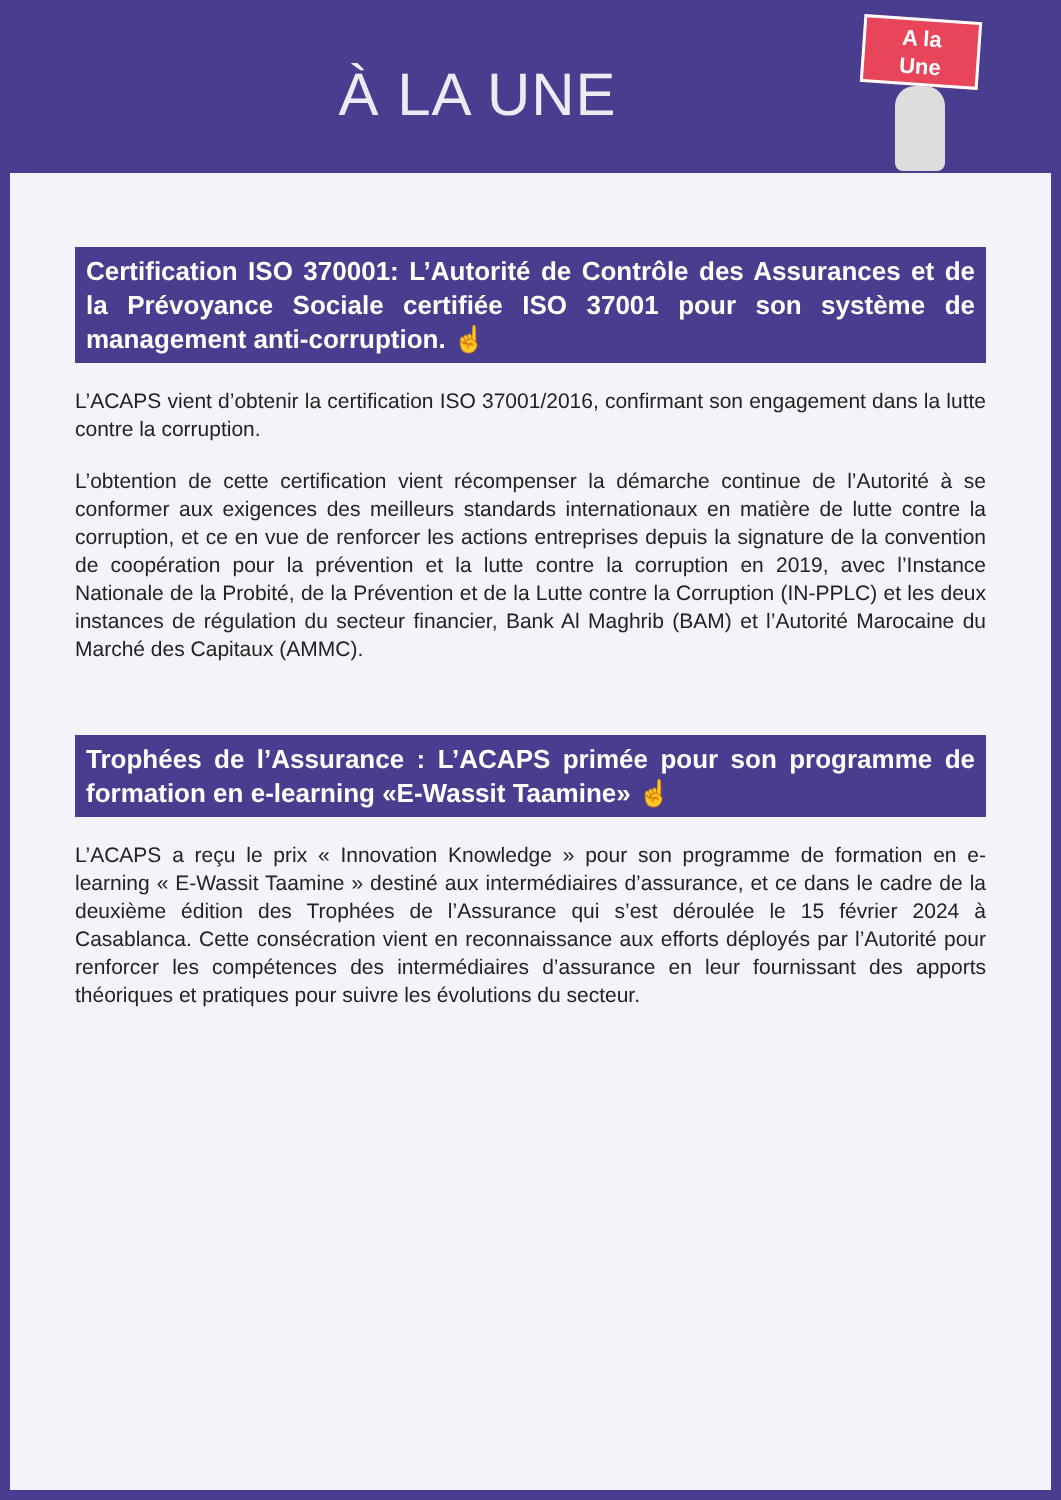À LA UNE
A la
Une
Certification ISO 370001: L’Autorité de Contrôle des Assurances et de la Prévoyance Sociale certifiée ISO 37001 pour son système de management anti-corruption. ☝
L’ACAPS vient d’obtenir la certification ISO 37001/2016, confirmant son engagement dans la lutte contre la corruption.
L’obtention de cette certification vient récompenser la démarche continue de l’Autorité à se conformer aux exigences des meilleurs standards internationaux en matière de lutte contre la corruption, et ce en vue de renforcer les actions entreprises depuis la signature de la convention de coopération pour la prévention et la lutte contre la corruption en 2019, avec l’Instance Nationale de la Probité, de la Prévention et de la Lutte contre la Corruption (IN-PPLC) et les deux instances de régulation du secteur financier, Bank Al Maghrib (BAM) et l’Autorité Marocaine du Marché des Capitaux (AMMC).
Trophées de l’Assurance : L’ACAPS primée pour son programme de formation en e-learning «E-Wassit Taamine» ☝
L’ACAPS a reçu le prix « Innovation Knowledge » pour son programme de formation en e-learning « E-Wassit Taamine » destiné aux intermédiaires d’assurance, et ce dans le cadre de la deuxième édition des Trophées de l’Assurance qui s’est déroulée le 15 février 2024 à Casablanca. Cette consécration vient en reconnaissance aux efforts déployés par l’Autorité pour renforcer les compétences des intermédiaires d’assurance en leur fournissant des apports théoriques et pratiques pour suivre les évolutions du secteur.